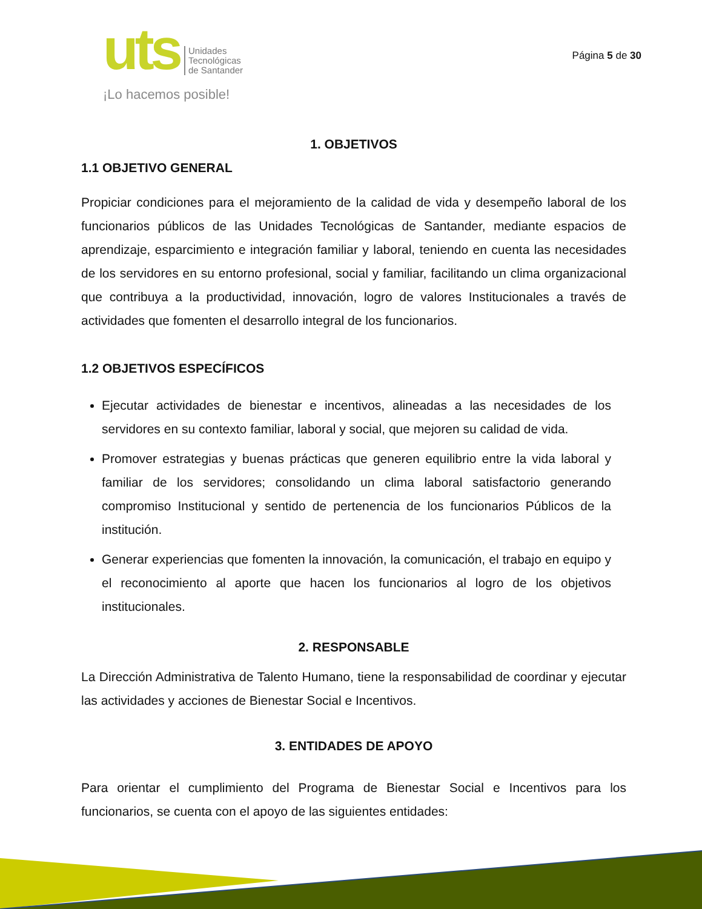uts
Unidades
Tecnológicas
de Santander
¡Lo hacemos posible!
Página 5 de 30
1. OBJETIVOS
1.1 OBJETIVO GENERAL
Propiciar condiciones para el mejoramiento de la calidad de vida y desempeño laboral de los funcionarios públicos de las Unidades Tecnológicas de Santander, mediante espacios de aprendizaje, esparcimiento e integración familiar y laboral, teniendo en cuenta las necesidades de los servidores en su entorno profesional, social y familiar, facilitando un clima organizacional que contribuya a la productividad, innovación, logro de valores Institucionales a través de actividades que fomenten el desarrollo integral de los funcionarios.
1.2 OBJETIVOS ESPECÍFICOS
Ejecutar actividades de bienestar e incentivos, alineadas a las necesidades de los servidores en su contexto familiar, laboral y social, que mejoren su calidad de vida.
Promover estrategias y buenas prácticas que generen equilibrio entre la vida laboral y familiar de los servidores; consolidando un clima laboral satisfactorio generando compromiso Institucional y sentido de pertenencia de los funcionarios Públicos de la institución.
Generar experiencias que fomenten la innovación, la comunicación, el trabajo en equipo y el reconocimiento al aporte que hacen los funcionarios al logro de los objetivos institucionales.
2. RESPONSABLE
La Dirección Administrativa de Talento Humano, tiene la responsabilidad de coordinar y ejecutar las actividades y acciones de Bienestar Social e Incentivos.
3. ENTIDADES DE APOYO
Para orientar el cumplimiento del Programa de Bienestar Social e Incentivos para los funcionarios, se cuenta con el apoyo de las siguientes entidades: